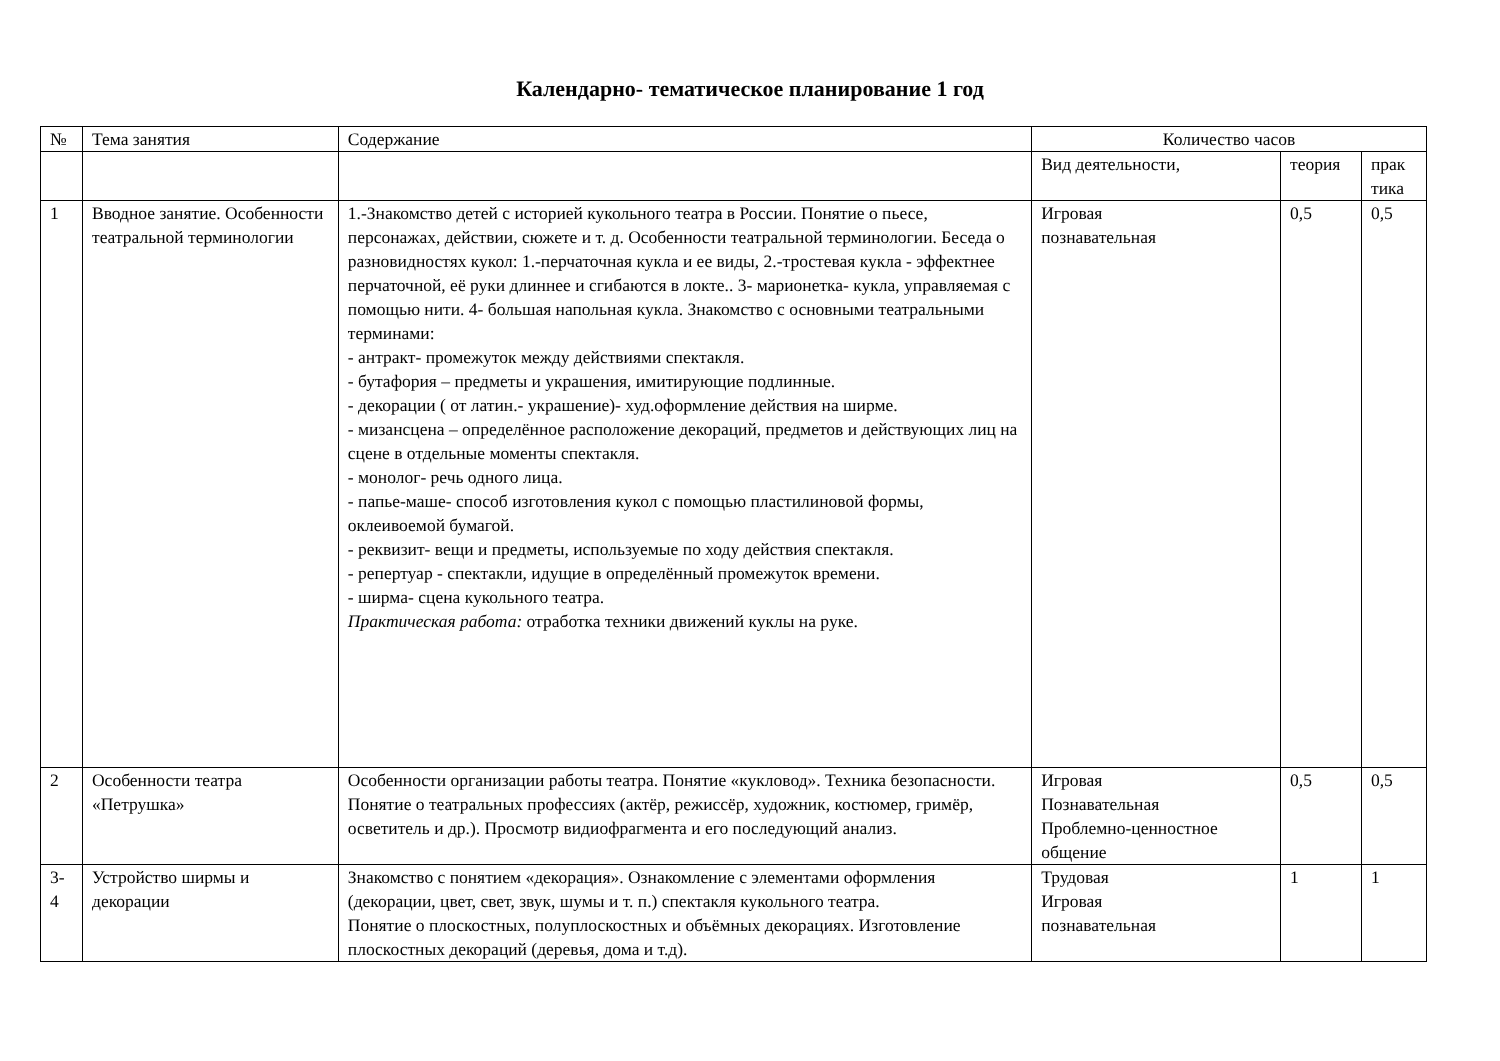Календарно- тематическое планирование 1 год
| № | Тема занятия | Содержание | Количество часов | | |
| --- | --- | --- | --- | --- | --- |
| | | | Вид деятельности, | теория | прак тика |
| 1 | Вводное занятие. Особенности театральной терминологии | 1.-Знакомство детей с историей кукольного театра в России. Понятие о пьесе, персонажах, действии, сюжете и т. д. Особенности театральной терминологии. Беседа о разновидностях кукол: 1.-перчаточная кукла и ее виды, 2.-тростевая кукла - эффектнее перчаточной, её руки длиннее и сгибаются в локте.. 3- марионетка- кукла, управляемая с помощью нити. 4- большая напольная кукла. Знакомство с основными театральными терминами: - антракт- промежуток между действиями спектакля. - бутафория – предметы и украшения, имитирующие подлинные. - декорации ( от латин.- украшение)- худ.оформление действия на ширме. - мизансцена – определённое расположение декораций, предметов и действующих лиц на сцене в отдельные моменты спектакля. - монолог- речь одного лица. - папье-маше- способ изготовления кукол с помощью пластилиновой формы, оклеивоемой бумагой. - реквизит- вещи и предметы, используемые по ходу действия спектакля. - репертуар - спектакли, идущие в определённый промежуток времени. - ширма- сцена кукольного театра. Практическая работа: отработка техники движений куклы на руке. | Игровая познавательная | 0,5 | 0,5 |
| 2 | Особенности театра «Петрушка» | Особенности организации работы театра. Понятие «кукловод». Техника безопасности. Понятие о театральных профессиях (актёр, режиссёр, художник, костюмер, гримёр, осветитель и др.). Просмотр видиофрагмента и его последующий анализ. | Игровая Познавательная Проблемно-ценностное общение | 0,5 | 0,5 |
| 3- 4 | Устройство ширмы и декорации | Знакомство с понятием «декорация». Ознакомление с элементами оформления (декорации, цвет, свет, звук, шумы и т. п.) спектакля кукольного театра. Понятие о плоскостных, полуплоскостных и объёмных декорациях. Изготовление плоскостных декораций (деревья, дома и т.д). | Трудовая Игровая познавательная | 1 | 1 |